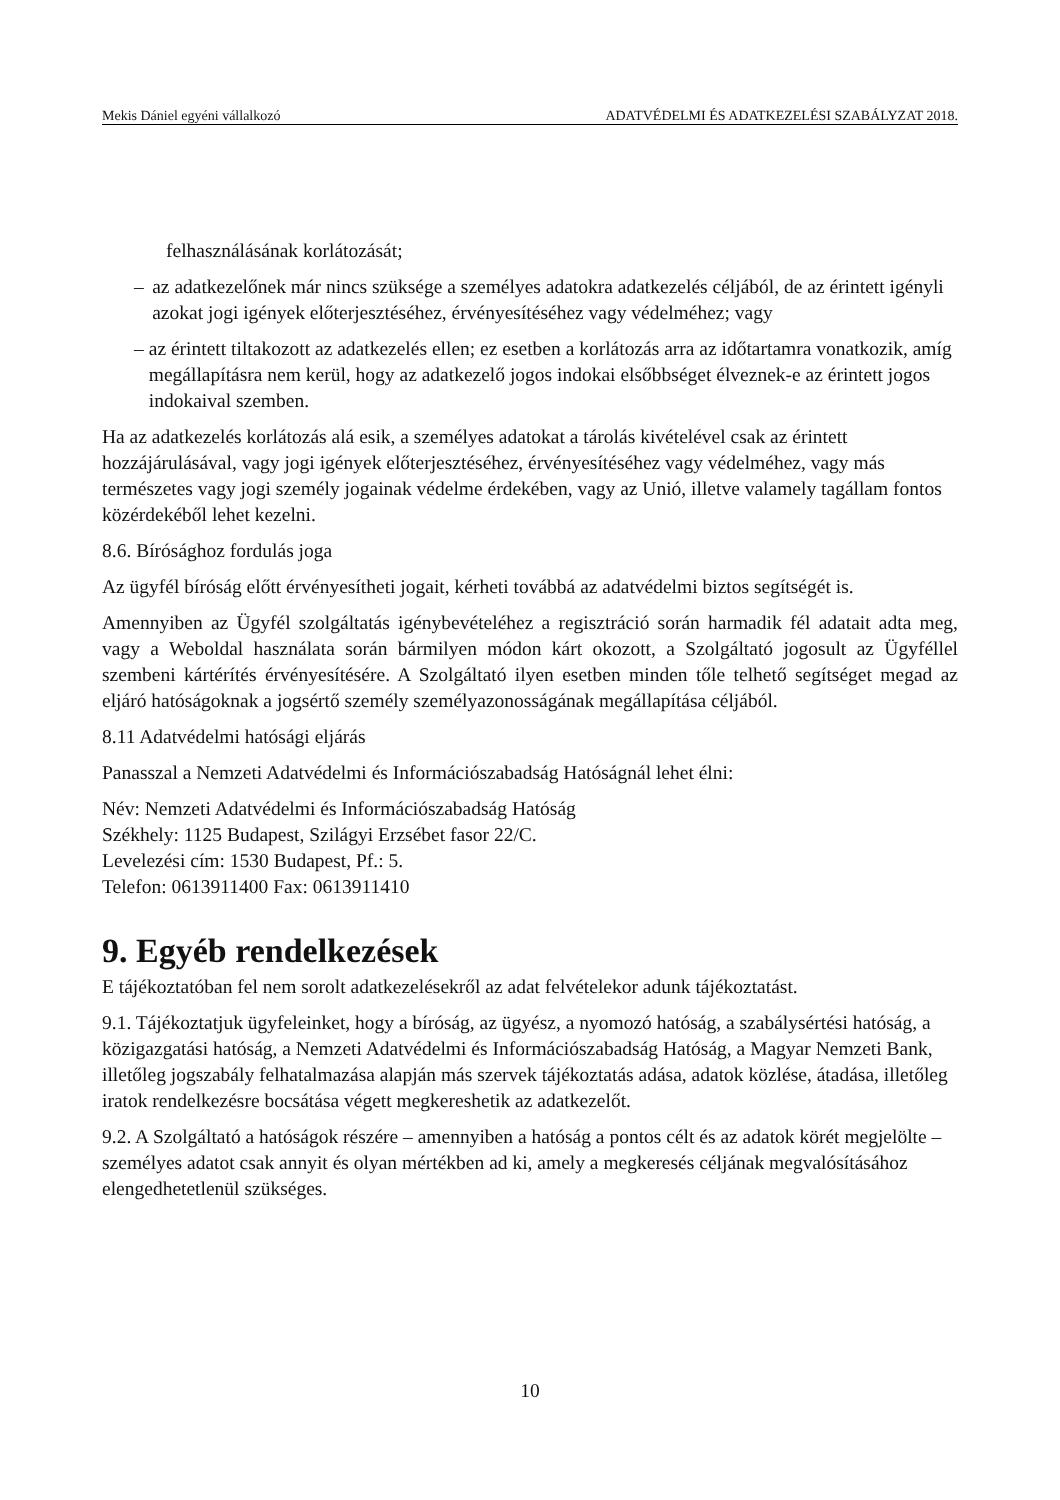Mekis Dániel egyéni vállalkozó ADATVÉDELMI ÉS ADATKEZELÉSI SZABÁLYZAT 2018.
felhasználásának korlátozását;
– az adatkezelőnek már nincs szüksége a személyes adatokra adatkezelés céljából, de az érintett igényli azokat jogi igények előterjesztéséhez, érvényesítéséhez vagy védelméhez; vagy
– az érintett tiltakozott az adatkezelés ellen; ez esetben a korlátozás arra az időtartamra vonatkozik, amíg megállapításra nem kerül, hogy az adatkezelő jogos indokai elsőbbséget élveznek-e az érintett jogos indokaival szemben.
Ha az adatkezelés korlátozás alá esik, a személyes adatokat a tárolás kivételével csak az érintett hozzájárulásával, vagy jogi igények előterjesztéséhez, érvényesítéséhez vagy védelméhez, vagy más természetes vagy jogi személy jogainak védelme érdekében, vagy az Unió, illetve valamely tagállam fontos közérdekéből lehet kezelni.
8.6. Bírósághoz fordulás joga
Az ügyfél bíróság előtt érvényesítheti jogait, kérheti továbbá az adatvédelmi biztos segítségét is.
Amennyiben az Ügyfél szolgáltatás igénybevételéhez a regisztráció során harmadik fél adatait adta meg, vagy a Weboldal használata során bármilyen módon kárt okozott, a Szolgáltató jogosult az Ügyféllel szembeni kártérítés érvényesítésére. A Szolgáltató ilyen esetben minden tőle telhető segítséget megad az eljáró hatóságoknak a jogsértő személy személyazonosságának megállapítása céljából.
8.11 Adatvédelmi hatósági eljárás
Panasszal a Nemzeti Adatvédelmi és Információszabadság Hatóságnál lehet élni:
Név: Nemzeti Adatvédelmi és Információszabadság Hatóság
Székhely: 1125 Budapest, Szilágyi Erzsébet fasor 22/C.
Levelezési cím: 1530 Budapest, Pf.: 5.
Telefon: 0613911400 Fax: 0613911410
9. Egyéb rendelkezések
E tájékoztatóban fel nem sorolt adatkezelésekről az adat felvételekor adunk tájékoztatást.
9.1. Tájékoztatjuk ügyfeleinket, hogy a bíróság, az ügyész, a nyomozó hatóság, a szabálysértési hatóság, a közigazgatási hatóság, a Nemzeti Adatvédelmi és Információszabadság Hatóság, a Magyar Nemzeti Bank, illetőleg jogszabály felhatalmazása alapján más szervek tájékoztatás adása, adatok közlése, átadása, illetőleg iratok rendelkezésre bocsátása végett megkereshetik az adatkezelőt.
9.2. A Szolgáltató a hatóságok részére – amennyiben a hatóság a pontos célt és az adatok körét megjelölte – személyes adatot csak annyit és olyan mértékben ad ki, amely a megkeresés céljának megvalósításához elengedhetetlenül szükséges.
10